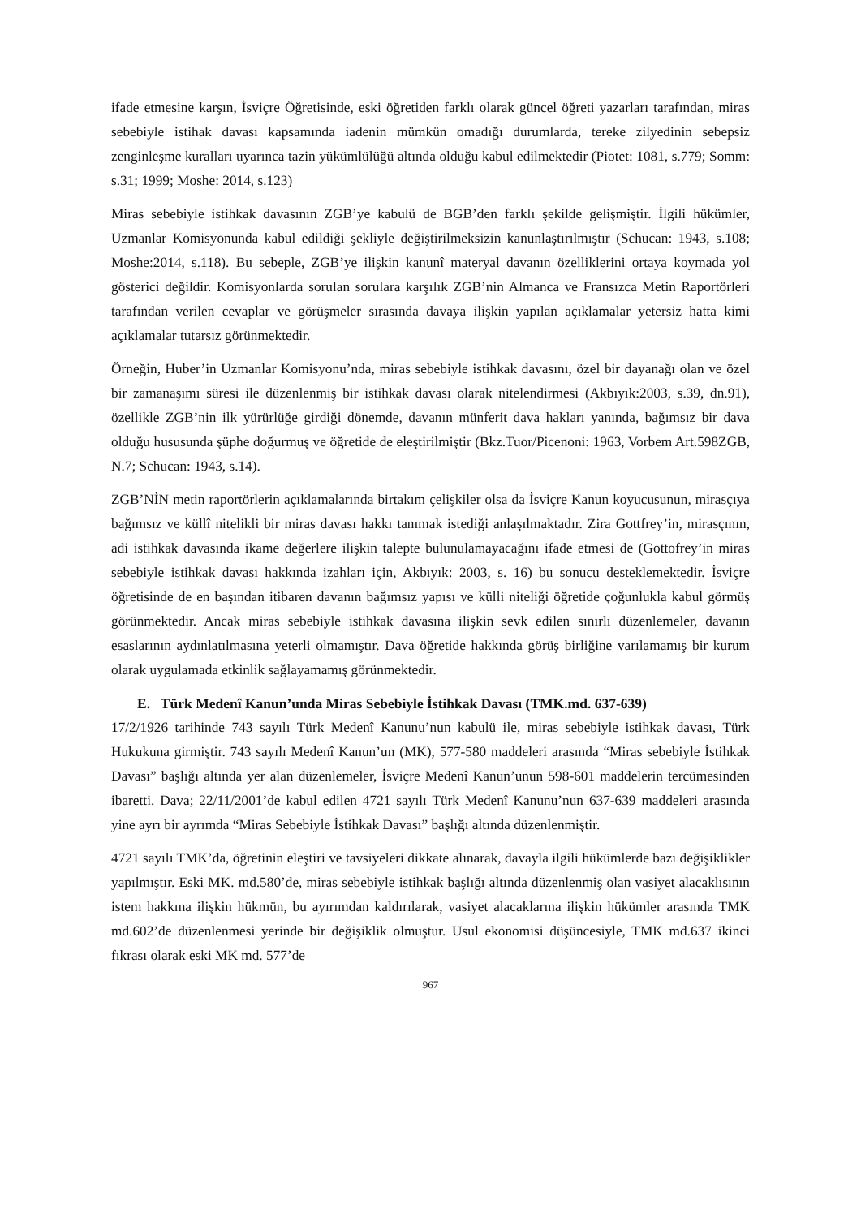ifade etmesine karşın, İsviçre Öğretisinde, eski öğretiden farklı olarak güncel öğreti yazarları tarafından, miras sebebiyle istihak davası kapsamında iadenin mümkün omadığı durumlarda, tereke zilyedinin sebepsiz zenginleşme kuralları uyarınca tazin yükümlülüğü altında olduğu kabul edilmektedir (Piotet: 1081, s.779; Somm: s.31; 1999; Moshe: 2014, s.123)
Miras sebebiyle istihkak davasının ZGB’ye kabulü de BGB’den farklı şekilde gelişmiştir. İlgili hükümler, Uzmanlar Komisyonunda kabul edildiği şekliyle değiştirilmeksizin kanunlaştırılmıştır (Schucan: 1943, s.108; Moshe:2014, s.118). Bu sebeple, ZGB’ye ilişkin kanunî materyal davanın özelliklerini ortaya koymada yol gösterici değildir. Komisyonlarda sorulan sorulara karşılık ZGB’nin Almanca ve Fransızca Metin Raportörleri tarafından verilen cevaplar ve görüşmeler sırasında davaya ilişkin yapılan açıklamalar yetersiz hatta kimi açıklamalar tutarsız görünmektedir.
Örneğin, Huber’in Uzmanlar Komisyonu’nda, miras sebebiyle istihkak davasını, özel bir dayanağı olan ve özel bir zamanaşımı süresi ile düzenlenmiş bir istihkak davası olarak nitelendirmesi (Akbıyık:2003, s.39, dn.91), özellikle ZGB’nin ilk yürürlüğe girdiği dönemde, davanın münferit dava hakları yanında, bağımsız bir dava olduğu hususunda şüphe doğurmuş ve öğretide de eleştirilmiştir (Bkz.Tuor/Picenoni: 1963, Vorbem Art.598ZGB, N.7; Schucan: 1943, s.14).
ZGB’NİN metin raportörlerin açıklamalarında birtakım çelişkiler olsa da İsviçre Kanun koyucusunun, mirasçıya bağımsız ve küllî nitelikli bir miras davası hakkı tanımak istediği anlaşılmaktadır. Zira Gottfrey’in, mirasçının, adi istihkak davasında ikame değerlere ilişkin talepte bulunulamayacağını ifade etmesi de (Gottofrey’in miras sebebiyle istihkak davası hakkında izahları için, Akbıyık: 2003, s. 16) bu sonucu desteklemektedir. İsviçre öğretisinde de en başından itibaren davanın bağımsız yapısı ve külli niteliği öğretide çoğunlukla kabul görmüş görünmektedir. Ancak miras sebebiyle istihkak davasına ilişkin sevk edilen sınırlı düzenlemeler, davanın esaslarının aydınlatılmasına yeterli olmamıştır. Dava öğretide hakkında görüş birliğine varılamamış bir kurum olarak uygulamada etkinlik sağlayamamış görünmektedir.
E. Türk Medenî Kanun’unda Miras Sebebiyle İstihkak Davası (TMK.md. 637-639)
17/2/1926 tarihinde 743 sayılı Türk Medenî Kanunu’nun kabulü ile, miras sebebiyle istihkak davası, Türk Hukukuna girmiştir. 743 sayılı Medenî Kanun’un (MK), 577-580 maddeleri arasında “Miras sebebiyle İstihkak Davası” başlığı altında yer alan düzenlemeler, İsviçre Medenî Kanun’unun 598-601 maddelerin tercümesinden ibaretti. Dava; 22/11/2001’de kabul edilen 4721 sayılı Türk Medenî Kanunu’nun 637-639 maddeleri arasında yine ayrı bir ayrımda “Miras Sebebiyle İstihkak Davası” başlığı altında düzenlenmiştir.
4721 sayılı TMK’da, öğretinin eleştiri ve tavsiyeleri dikkate alınarak, davayla ilgili hükümlerde bazı değişiklikler yapılmıştır. Eski MK. md.580’de, miras sebebiyle istihkak başlığı altında düzenlenmiş olan vasiyet alacaklısının istem hakkına ilişkin hükmün, bu ayırımdan kaldırılarak, vasiyet alacaklarına ilişkin hükümler arasında TMK md.602’de düzenlenmesi yerinde bir değişiklik olmuştur. Usul ekonomisi düşüncesiyle, TMK md.637 ikinci fıkrası olarak eski MK md. 577’de
967